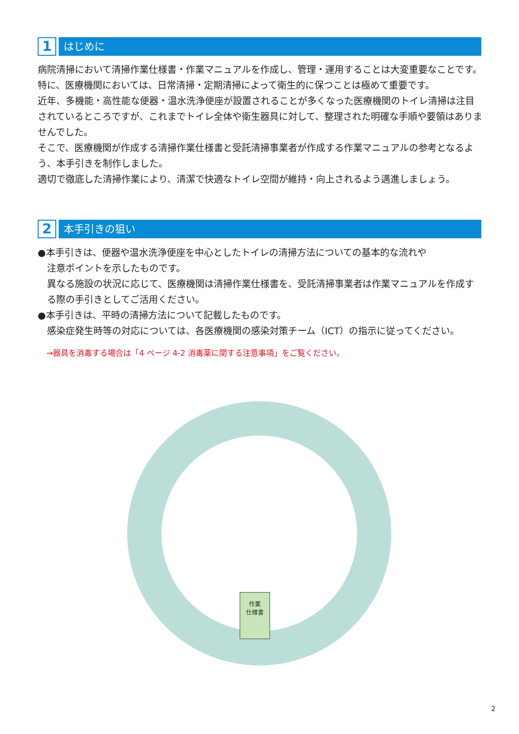1
はじめに
病院清掃において清掃作業仕様書・作業マニュアルを作成し、管理・運用することは大変重要なことです。特に、医療機関においては、日常清掃・定期清掃によって衛生的に保つことは極めて重要です。
近年、多機能・高性能な便器・温水洗浄便座が設置されることが多くなった医療機関のトイレ清掃は注目されているところですが、これまでトイレ全体や衛生器具に対して、整理された明確な手順や要領はありませんでした。
そこで、医療機関が作成する清掃作業仕様書と受託清掃事業者が作成する作業マニュアルの参考となるよう、本手引きを制作しました。
適切で徹底した清掃作業により、清潔で快適なトイレ空間が維持・向上されるよう邁進しましょう。
2
本手引きの狙い
●本手引きは、便器や温水洗浄便座を中心としたトイレの清掃方法についての基本的な流れや
注意ポイントを示したものです。
異なる施設の状況に応じて、医療機関は清掃作業仕様書を、受託清掃事業者は作業マニュアルを作成する際の手引きとしてご活用ください。
●本手引きは、平時の清掃方法について記載したものです。
感染症発生時等の対応については、各医療機関の感染対策チーム（ICT）の指示に従ってください。
→器具を消毒する場合は「4 ページ 4-2 消毒薬に関する注意事項」をご覧ください。
作業
仕様書
2